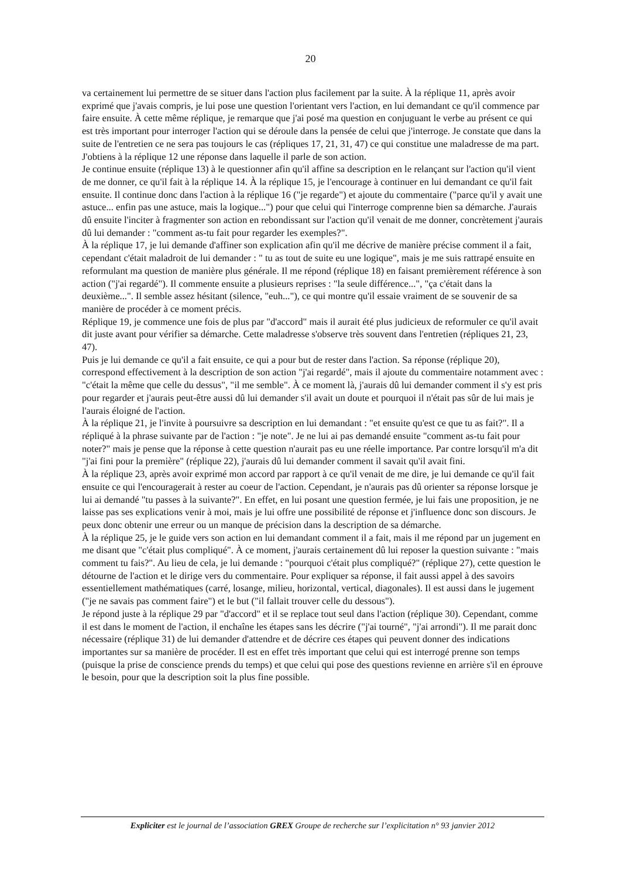20
va certainement lui permettre de se situer dans l'action plus facilement par la suite. À la réplique 11, après avoir exprimé que j'avais compris, je lui pose une question l'orientant vers l'action, en lui demandant ce qu'il commence par faire ensuite. À cette même réplique, je remarque que j'ai posé ma question en conjuguant le verbe au présent ce qui est très important pour interroger l'action qui se déroule dans la pensée de celui que j'interroge. Je constate que dans la suite de l'entretien ce ne sera pas toujours le cas (répliques 17, 21, 31, 47) ce qui constitue une maladresse de ma part. J'obtiens à la réplique 12 une réponse dans laquelle il parle de son action.
Je continue ensuite (réplique 13) à le questionner afin qu'il affine sa description en le relançant sur l'action qu'il vient de me donner, ce qu'il fait à la réplique 14. À la réplique 15, je l'encourage à continuer en lui demandant ce qu'il fait ensuite. Il continue donc dans l'action à la réplique 16 ("je regarde") et ajoute du commentaire ("parce qu'il y avait une astuce... enfin pas une astuce, mais la logique...") pour que celui qui l'interroge comprenne bien sa démarche. J'aurais dû ensuite l'inciter à fragmenter son action en rebondissant sur l'action qu'il venait de me donner, concrètement j'aurais dû lui demander : "comment as-tu fait pour regarder les exemples?".
À la réplique 17, je lui demande d'affiner son explication afin qu'il me décrive de manière précise comment il a fait, cependant c'était maladroit de lui demander : " tu as tout de suite eu une logique", mais je me suis rattrapé ensuite en reformulant ma question de manière plus générale. Il me répond (réplique 18) en faisant premièrement référence à son action ("j'ai regardé"). Il commente ensuite a plusieurs reprises : "la seule différence...", "ça c'était dans la deuxième...". Il semble assez hésitant (silence, "euh..."), ce qui montre qu'il essaie vraiment de se souvenir de sa manière de procéder à ce moment précis.
Réplique 19, je commence une fois de plus par "d'accord" mais il aurait été plus judicieux de reformuler ce qu'il avait dit juste avant pour vérifier sa démarche. Cette maladresse s'observe très souvent dans l'entretien (répliques 21, 23, 47).
Puis je lui demande ce qu'il a fait ensuite, ce qui a pour but de rester dans l'action. Sa réponse (réplique 20), correspond effectivement à la description de son action "j'ai regardé", mais il ajoute du commentaire notamment avec : "c'était la même que celle du dessus", "il me semble". À ce moment là, j'aurais dû lui demander comment il s'y est pris pour regarder et j'aurais peut-être aussi dû lui demander s'il avait un doute et pourquoi il n'était pas sûr de lui mais je l'aurais éloigné de l'action.
À la réplique 21, je l'invite à poursuivre sa description en lui demandant : "et ensuite qu'est ce que tu as fait?". Il a répliqué à la phrase suivante par de l'action : "je note". Je ne lui ai pas demandé ensuite "comment as-tu fait pour noter?" mais je pense que la réponse à cette question n'aurait pas eu une réelle importance. Par contre lorsqu'il m'a dit "j'ai fini pour la première" (réplique 22), j'aurais dû lui demander comment il savait qu'il avait fini.
À la réplique 23, après avoir exprimé mon accord par rapport à ce qu'il venait de me dire, je lui demande ce qu'il fait ensuite ce qui l'encouragerait à rester au coeur de l'action. Cependant, je n'aurais pas dû orienter sa réponse lorsque je lui ai demandé "tu passes à la suivante?". En effet, en lui posant une question fermée, je lui fais une proposition, je ne laisse pas ses explications venir à moi, mais je lui offre une possibilité de réponse et j'influence donc son discours. Je peux donc obtenir une erreur ou un manque de précision dans la description de sa démarche.
À la réplique 25, je le guide vers son action en lui demandant comment il a fait, mais il me répond par un jugement en me disant que "c'était plus compliqué". À ce moment, j'aurais certainement dû lui reposer la question suivante : "mais comment tu fais?". Au lieu de cela, je lui demande : "pourquoi c'était plus compliqué?" (réplique 27), cette question le détourne de l'action et le dirige vers du commentaire. Pour expliquer sa réponse, il fait aussi appel à des savoirs essentiellement mathématiques (carré, losange, milieu, horizontal, vertical, diagonales). Il est aussi dans le jugement ("je ne savais pas comment faire") et le but ("il fallait trouver celle du dessous").
Je répond juste à la réplique 29 par "d'accord" et il se replace tout seul dans l'action (réplique 30). Cependant, comme il est dans le moment de l'action, il enchaîne les étapes sans les décrire ("j'ai tourné", "j'ai arrondi"). Il me parait donc nécessaire (réplique 31) de lui demander d'attendre et de décrire ces étapes qui peuvent donner des indications importantes sur sa manière de procéder. Il est en effet très important que celui qui est interrogé prenne son temps (puisque la prise de conscience prends du temps) et que celui qui pose des questions revienne en arrière s'il en éprouve le besoin, pour que la description soit la plus fine possible.
Expliciter est le journal de l’association GREX Groupe de recherche sur l’explicitation n° 93 janvier 2012